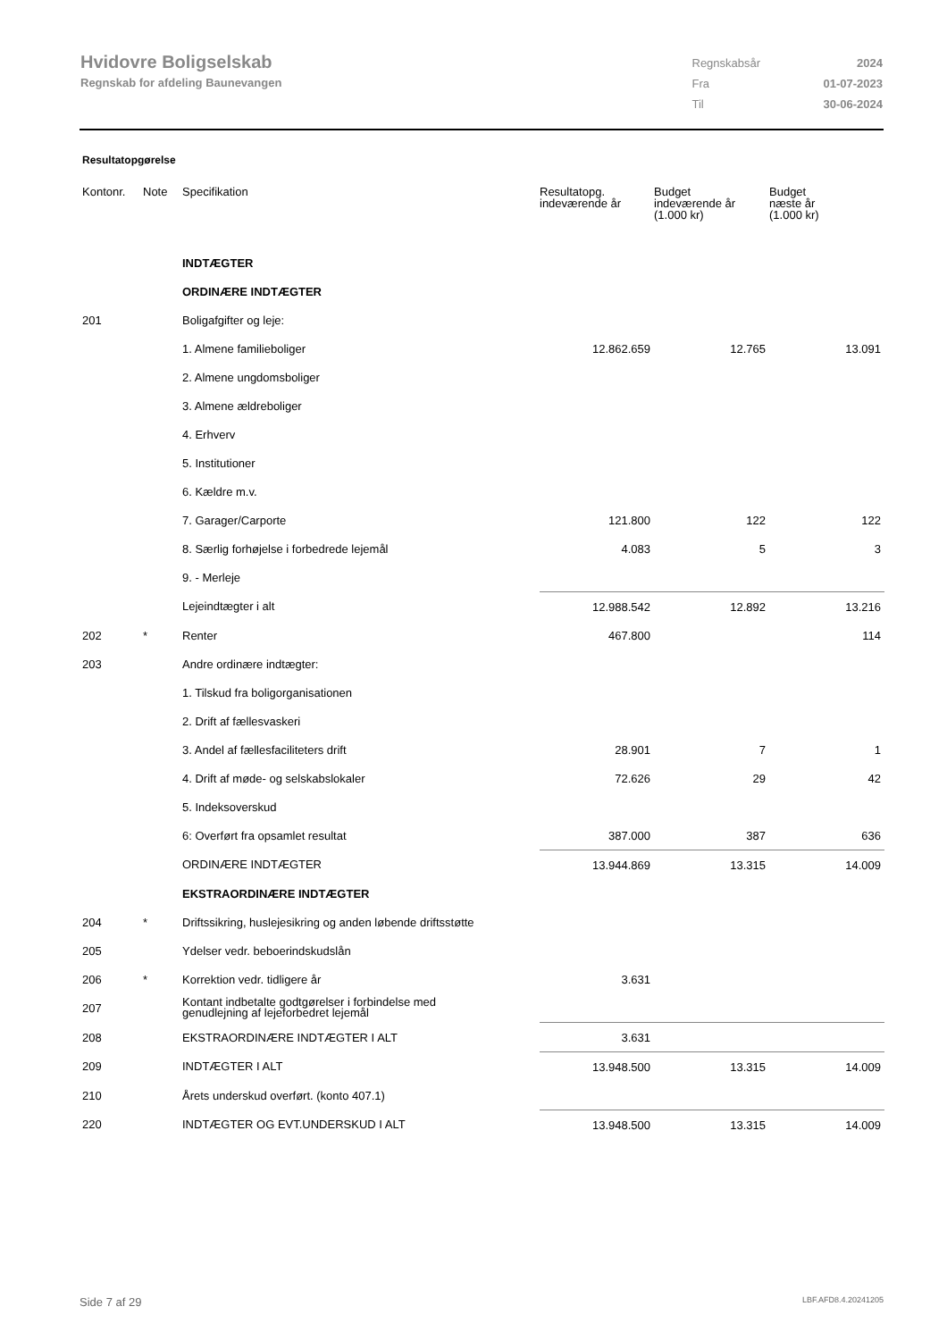Hvidovre Boligselskab
Regnskab for afdeling Baunevangen
| Regnskabsår | 2024 |
| Fra | 01-07-2023 |
| Til | 30-06-2024 |
Resultatopgørelse
| Kontonr. | Note | Specifikation | Resultatopg. indeværende år | Budget indeværende år (1.000 kr) | Budget næste år (1.000 kr) |
| --- | --- | --- | --- | --- | --- |
| | | INDTÆGTER | | | |
| | | ORDINÆRE INDTÆGTER | | | |
| 201 | | Boligafgifter og leje: | | | |
| | | 1. Almene familieboliger | 12.862.659 | 12.765 | 13.091 |
| | | 2. Almene ungdomsboliger | | | |
| | | 3. Almene ældreboliger | | | |
| | | 4. Erhverv | | | |
| | | 5. Institutioner | | | |
| | | 6. Kældre m.v. | | | |
| | | 7. Garager/Carporte | 121.800 | 122 | 122 |
| | | 8. Særlig forhøjelse i forbedrede lejemål | 4.083 | 5 | 3 |
| | | 9. - Merleje | | | |
| | | Lejeindtægter i alt | 12.988.542 | 12.892 | 13.216 |
| 202 | * | Renter | 467.800 | | 114 |
| 203 | | Andre ordinære indtægter: | | | |
| | | 1. Tilskud fra boligorganisationen | | | |
| | | 2. Drift af fællesvaskeri | | | |
| | | 3. Andel af fællesfaciliteters drift | 28.901 | 7 | 1 |
| | | 4. Drift af møde- og selskabslokaler | 72.626 | 29 | 42 |
| | | 5. Indeksoverskud | | | |
| | | 6: Overført fra opsamlet resultat | 387.000 | 387 | 636 |
| | | ORDINÆRE INDTÆGTER | 13.944.869 | 13.315 | 14.009 |
| | | EKSTRAORDINÆRE INDTÆGTER | | | |
| 204 | * | Driftssikring, huslejesikring og anden løbende driftsstøtte | | | |
| 205 | | Ydelser vedr. beboerindskudslån | | | |
| 206 | * | Korrektion vedr. tidligere år | 3.631 | | |
| 207 | | Kontant indbetalte godtgørelser i forbindelse med genudlejning af lejeforbedret lejemål | | | |
| 208 | | EKSTRAORDINÆRE INDTÆGTER I ALT | 3.631 | | |
| 209 | | INDTÆGTER I ALT | 13.948.500 | 13.315 | 14.009 |
| 210 | | Årets underskud overført. (konto 407.1) | | | |
| 220 | | INDTÆGTER OG EVT.UNDERSKUD I ALT | 13.948.500 | 13.315 | 14.009 |
Side 7 af 29 LBF.AFD8.4.20241205